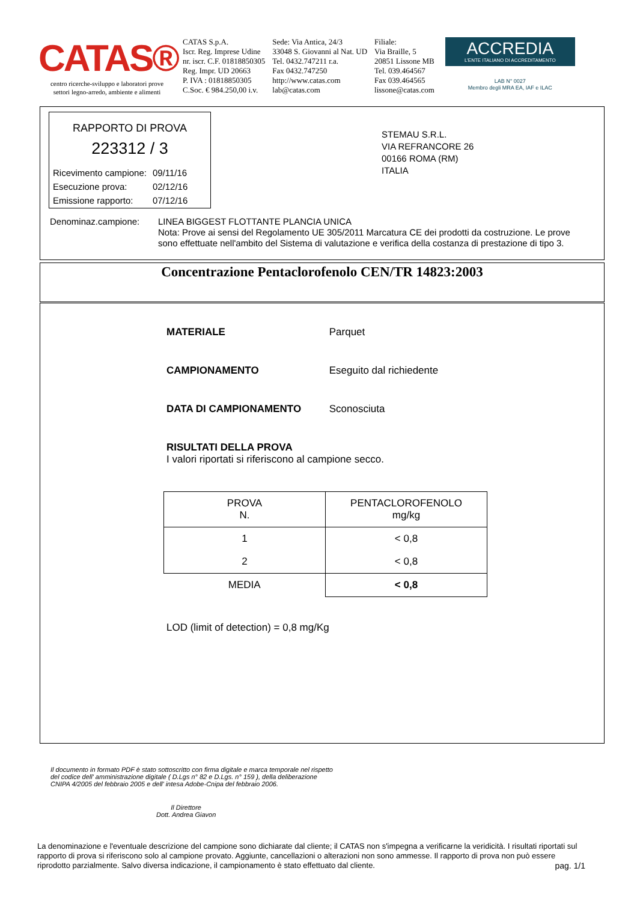CATAS®
centro ricerche-sviluppo e laboratori prove
settori legno-arredo, ambiente e alimenti
CATAS S.p.A.
Iscr. Reg. Imprese Udine
nr. iscr. C.F. 01818850305
Reg. Impr. UD 20663
P. IVA : 01818850305
C.Soc. € 984.250,00 i.v.
Sede: Via Antica, 24/3
33048 S. Giovanni al Nat. UD
Tel. 0432.747211 r.a.
Fax 0432.747250
http://www.catas.com
lab@catas.com
Filiale:
Via Braille, 5
20851 Lissone MB
Tel. 039.464567
Fax 039.464565
lissone@catas.com
ACCREDIA
L'ENTE ITALIANO DI ACCREDITAMENTO
LAB N° 0027
Membro degli MRA EA, IAF e ILAC
RAPPORTO DI PROVA
223312 / 3
| Ricevimento campione: | 09/11/16 |
| Esecuzione prova: | 02/12/16 |
| Emissione rapporto: | 07/12/16 |
STEMAU S.R.L.
VIA REFRANCORE 26
00166 ROMA (RM)
ITALIA
Denominaz.campione: LINEA BIGGEST FLOTTANTE PLANCIA UNICA
Nota: Prove ai sensi del Regolamento UE 305/2011 Marcatura CE dei prodotti da costruzione. Le prove
sono effettuate nell'ambito del Sistema di valutazione e verifica della costanza di prestazione di tipo 3.
Concentrazione Pentaclorofenolo CEN/TR 14823:2003
MATERIALE Parquet
CAMPIONAMENTO Eseguito dal richiedente
DATA DI CAMPIONAMENTO Sconosciuta
RISULTATI DELLA PROVA
I valori riportati si riferiscono al campione secco.
| PROVA N. | PENTACLOROFENOLO mg/kg |
| --- | --- |
| 1 | < 0,8 |
| 2 | < 0,8 |
| MEDIA | < 0,8 |
LOD (limit of detection) = 0,8 mg/Kg
Il documento in formato PDF è stato sottoscritto con firma digitale e marca temporale nel rispetto del codice dell' amministrazione digitale ( D.Lgs n° 82 e D.Lgs. n° 159 ), della deliberazione CNIPA 4/2005 del febbraio 2005 e dell' intesa Adobe-Cnipa del febbraio 2006.
Il Direttore
Dott. Andrea Giavon
La denominazione e l'eventuale descrizione del campione sono dichiarate dal cliente; il CATAS non s'impegna a verificarne la veridicità. I risultati riportati sul rapporto di prova si riferiscono solo al campione provato. Aggiunte, cancellazioni o alterazioni non sono ammesse. Il rapporto di prova non può essere riprodotto parzialmente. Salvo diversa indicazione, il campionamento è stato effettuato dal cliente. pag. 1/1